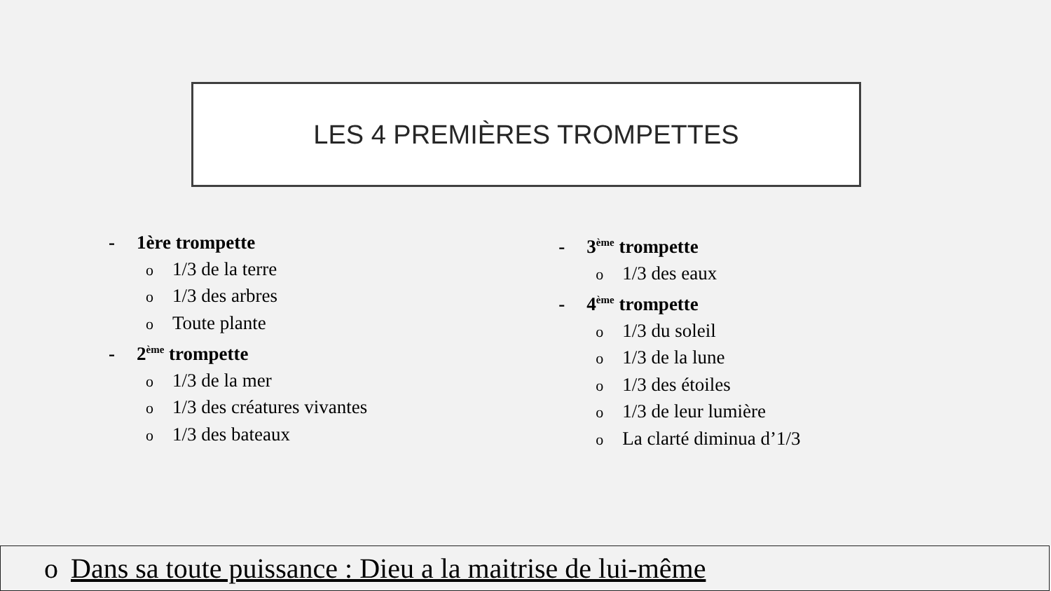LES 4 PREMIÈRES TROMPETTES
- 1ère trompette
o 1/3 de la terre
o 1/3 des arbres
o Toute plante
- 2<sup>ème</sup> trompette
o 1/3 de la mer
o 1/3 des créatures vivantes
o 1/3 des bateaux
- 3<sup>ème</sup> trompette
o 1/3 des eaux
- 4<sup>ème</sup> trompette
o 1/3 du soleil
o 1/3 de la lune
o 1/3 des étoiles
o 1/3 de leur lumière
o La clarté diminua d’1/3
o Dans sa toute puissance : Dieu a la maitrise de lui-même